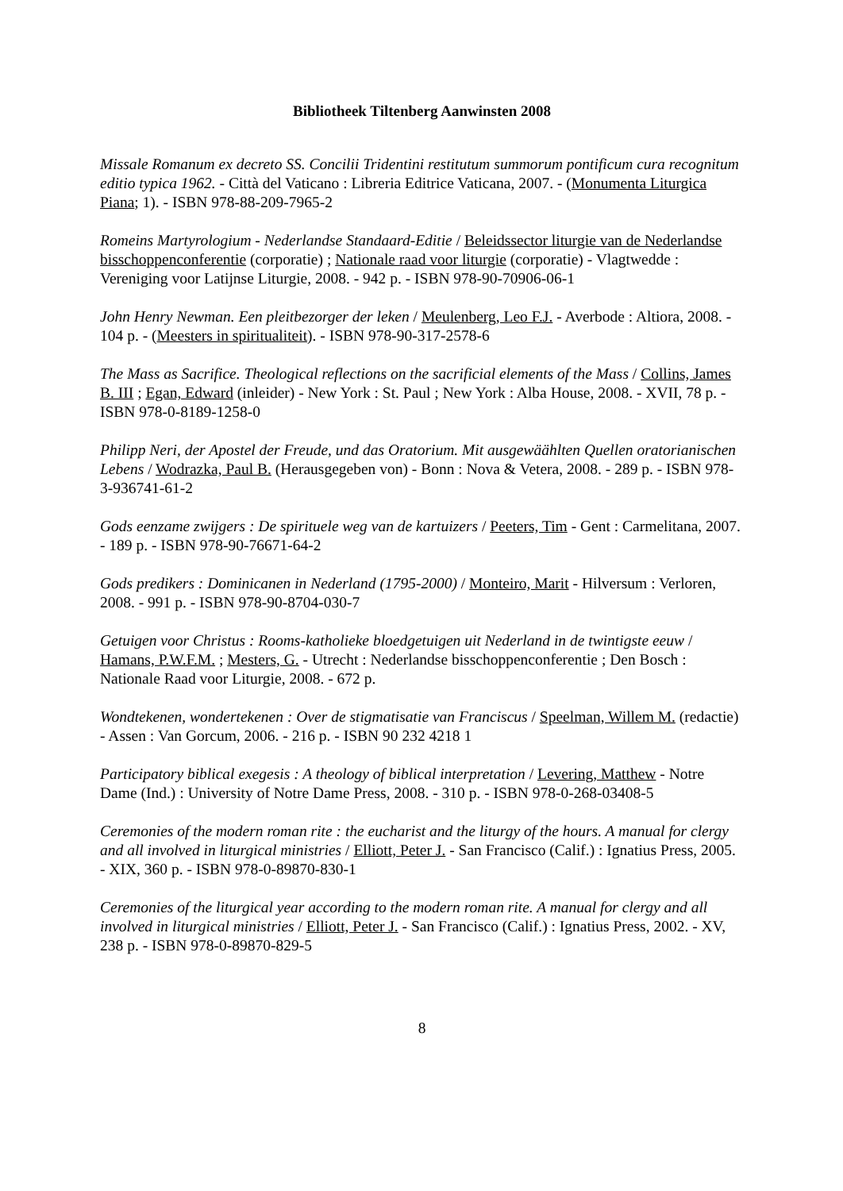Bibliotheek Tiltenberg Aanwinsten 2008
Missale Romanum ex decreto SS. Concilii Tridentini restitutum summorum pontificum cura recognitum editio typica 1962. - Città del Vaticano : Libreria Editrice Vaticana, 2007. - (Monumenta Liturgica Piana; 1). - ISBN 978-88-209-7965-2
Romeins Martyrologium - Nederlandse Standaard-Editie / Beleidssector liturgie van de Nederlandse bisschoppenconferentie (corporatie) ; Nationale raad voor liturgie (corporatie) - Vlagtwedde : Vereniging voor Latijnse Liturgie, 2008. - 942 p. - ISBN 978-90-70906-06-1
John Henry Newman. Een pleitbezorger der leken / Meulenberg, Leo F.J. - Averbode : Altiora, 2008. - 104 p. - (Meesters in spiritualiteit). - ISBN 978-90-317-2578-6
The Mass as Sacrifice. Theological reflections on the sacrificial elements of the Mass / Collins, James B. III ; Egan, Edward (inleider) - New York : St. Paul ; New York : Alba House, 2008. - XVII, 78 p. - ISBN 978-0-8189-1258-0
Philipp Neri, der Apostel der Freude, und das Oratorium. Mit ausgewäählten Quellen oratorianischen Lebens / Wodrazka, Paul B. (Herausgegeben von) - Bonn : Nova & Vetera, 2008. - 289 p. - ISBN 978-3-936741-61-2
Gods eenzame zwijgers : De spirituele weg van de kartuizers / Peeters, Tim - Gent : Carmelitana, 2007. - 189 p. - ISBN 978-90-76671-64-2
Gods predikers : Dominicanen in Nederland (1795-2000) / Monteiro, Marit - Hilversum : Verloren, 2008. - 991 p. - ISBN 978-90-8704-030-7
Getuigen voor Christus : Rooms-katholieke bloedgetuigen uit Nederland in de twintigste eeuw / Hamans, P.W.F.M. ; Mesters, G. - Utrecht : Nederlandse bisschoppenconferentie ; Den Bosch : Nationale Raad voor Liturgie, 2008. - 672 p.
Wondtekenen, wondertekenen : Over de stigmatisatie van Franciscus / Speelman, Willem M. (redactie) - Assen : Van Gorcum, 2006. - 216 p. - ISBN 90 232 4218 1
Participatory biblical exegesis : A theology of biblical interpretation / Levering, Matthew - Notre Dame (Ind.) : University of Notre Dame Press, 2008. - 310 p. - ISBN 978-0-268-03408-5
Ceremonies of the modern roman rite : the eucharist and the liturgy of the hours. A manual for clergy and all involved in liturgical ministries / Elliott, Peter J. - San Francisco (Calif.) : Ignatius Press, 2005. - XIX, 360 p. - ISBN 978-0-89870-830-1
Ceremonies of the liturgical year according to the modern roman rite. A manual for clergy and all involved in liturgical ministries / Elliott, Peter J. - San Francisco (Calif.) : Ignatius Press, 2002. - XV, 238 p. - ISBN 978-0-89870-829-5
8